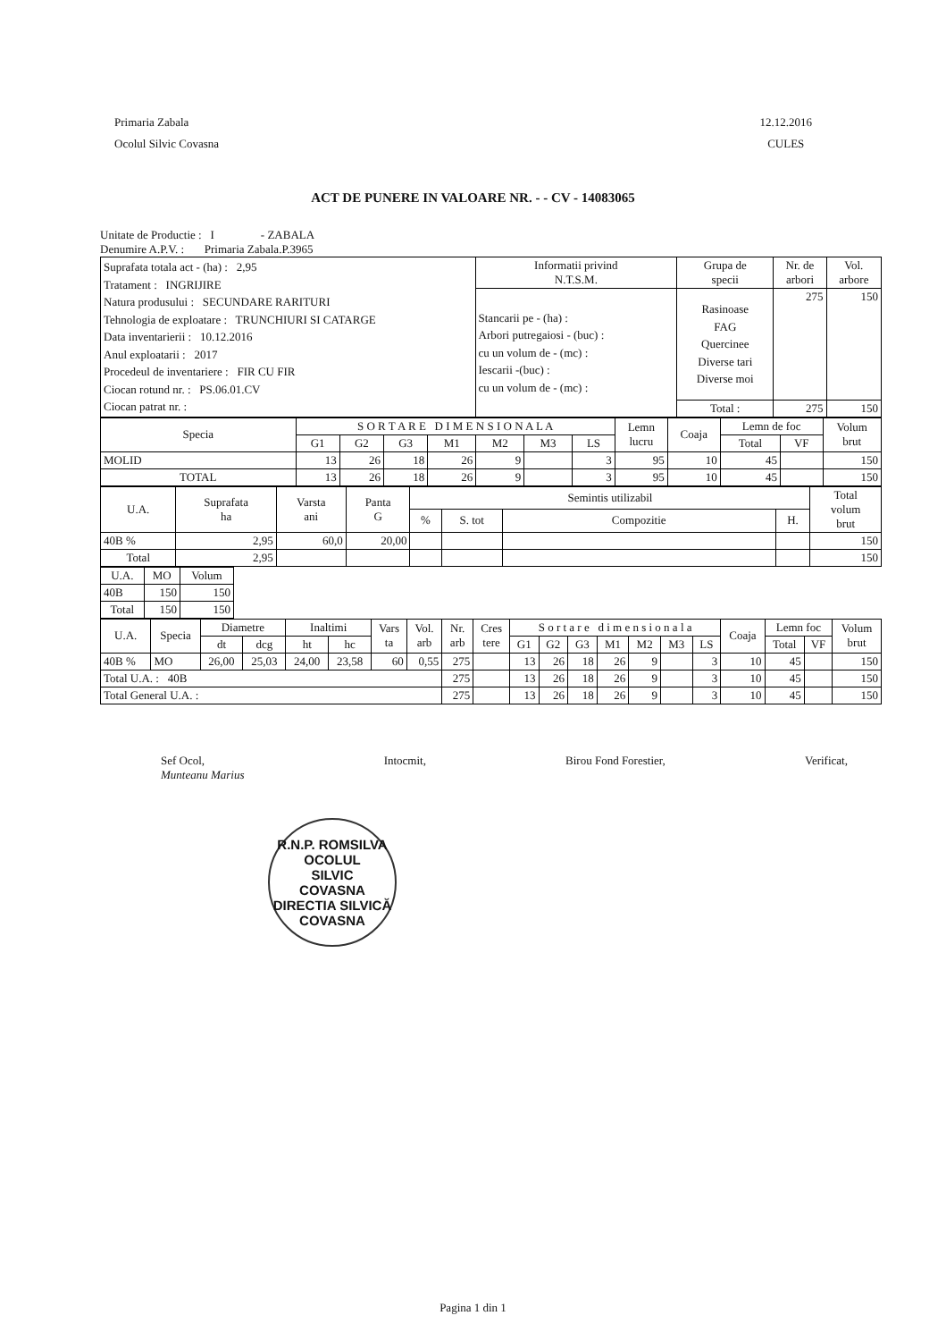Primaria Zabala
Ocolul Silvic Covasna
12.12.2016
CULES
ACT DE PUNERE IN VALOARE NR. - - CV - 14083065
Unitate de Productie : I - ZABALA
Denumire A.P.V. : Primaria Zabala.P.3965
| Suprafata totala act - (ha) : 2,95 Tratament : INGRIJIRE Natura produsului : SECUNDARE RARITURI Tehnologia de exploatare : TRUNCHIURI SI CATARGE Data inventarierii : 10.12.2016 Anul exploatarii : 2017 Procedeul de inventariere : FIR CU FIR Ciocan rotund nr. : PS.06.01.CV Ciocan patrat nr. : | Informatii privind N.T.S.M. | Grupa de specii | Nr. de arbori | Vol. arbore |
| | Stancarii pe - (ha) : Arbori putregaiosi - (buc) : cu un volum de - (mc) : Iescarii -(buc) : cu un volum de - (mc) : | Rasinoase FAG Quercinee Diverse tari Diverse moi | 275 | 150 |
| | | Total : | 275 | 150 |
| Specia | S O R T A R E D I M E N S I O N A L A | | | | | | | Lemn lucru | Coaja | Lemn de foc | | Volum brut |
| | G1 | G2 | G3 | M1 | M2 | M3 | LS | | | Total | VF | |
| MOLID | 13 | 26 | 18 | 26 | 9 | | 3 | 95 | 10 | 45 | | 150 |
| TOTAL | 13 | 26 | 18 | 26 | 9 | | 3 | 95 | 10 | 45 | | 150 |
| U.A. | Suprafata ha | Varsta ani | Panta G | Semintis utilizabil | | | | Total volum brut |
| | | | | % | S. tot | Compozitie | H. | |
| 40B % | 2,95 | 60,0 | 20,00 | | | | | 150 |
| Total | 2,95 | | | | | | | 150 |
| U.A. | MO | Volum |
| 40B | 150 | 150 |
| Total | 150 | 150 |
| U.A. | Specia | Diametre | | Inaltimi | | Vars ta | Vol. arb | Nr. arb | Cres tere | S o r t a r e d i m e n s i o n a l a | | | | | | | Coaja | Lemn foc | | Volum brut |
| | | dt | dcg | ht | hc | | | | | G1 | G2 | G3 | M1 | M2 | M3 | LS | | Total | VF | |
| 40B % | MO | 26,00 | 25,03 | 24,00 | 23,58 | 60 | 0,55 | 275 | | 13 | 26 | 18 | 26 | 9 | | 3 | 10 | 45 | | 150 |
| Total U.A. : 40B | | | | | | | | 275 | | 13 | 26 | 18 | 26 | 9 | | 3 | 10 | 45 | | 150 |
| Total General U.A. : | | | | | | | | 275 | | 13 | 26 | 18 | 26 | 9 | | 3 | 10 | 45 | | 150 |
Sef Ocol,
Munteanu Marius
Intocmit, Birou Fond Forestier, Verificat,
R.N.P. ROMSILVA
OCOLUL
SILVIC
COVASNA
DIRECTIA SILVICĂ COVASNA
Pagina 1 din 1